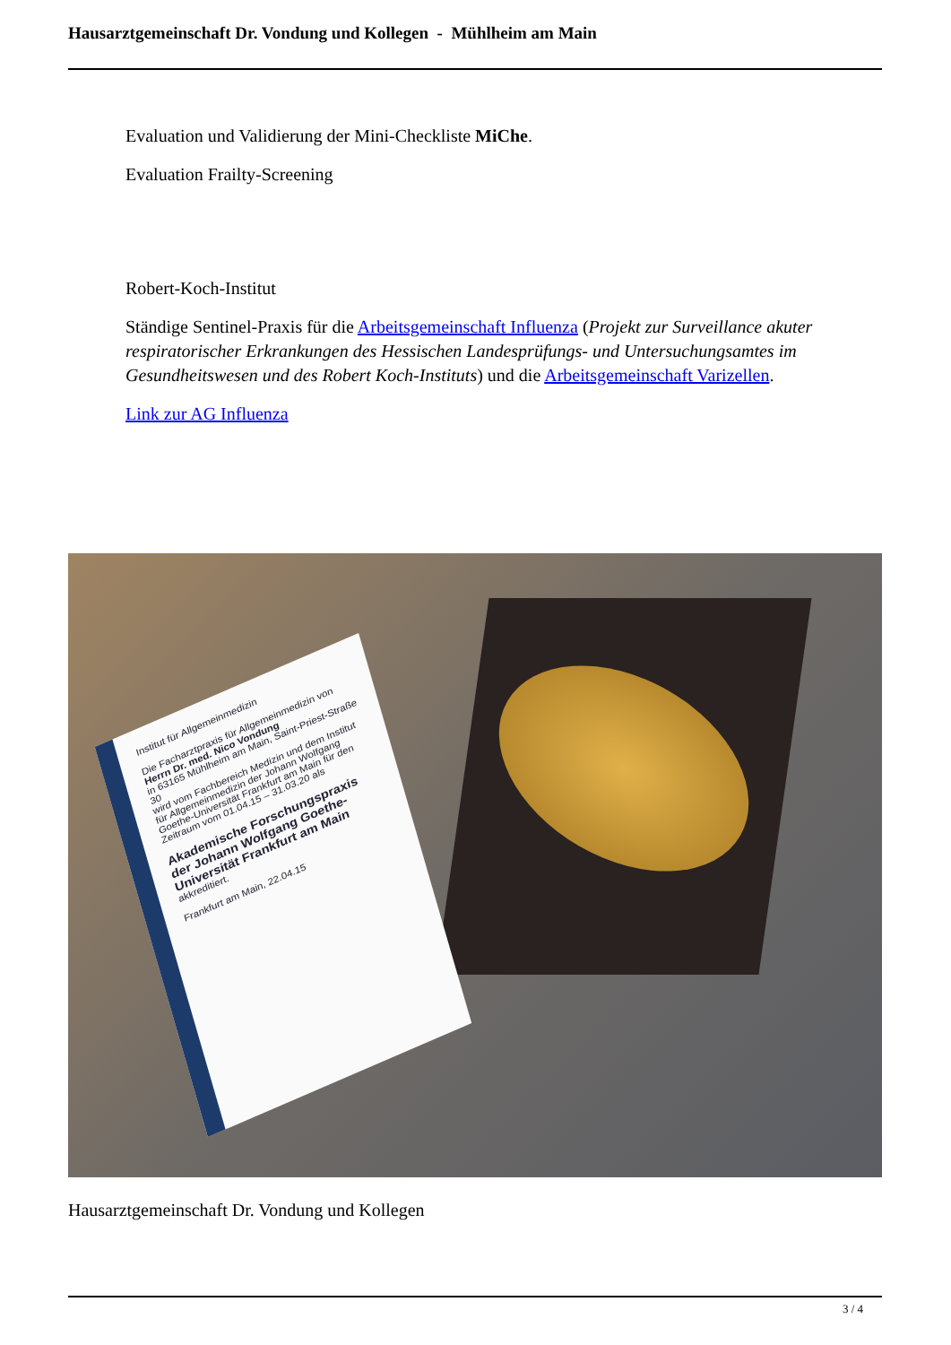Hausarztgemeinschaft Dr. Vondung und Kollegen - Mühlheim am Main
Evaluation und Validierung der Mini-Checkliste MiChe.
Evaluation Frailty-Screening
Robert-Koch-Institut
Ständige Sentinel-Praxis für die Arbeitsgemeinschaft Influenza (Projekt zur Surveillance akuter respiratorischer Erkrankungen des Hessischen Landesprüfungs- und Untersuchungsamtes im Gesundheitswesen und des Robert Koch-Instituts) und die Arbeitsgemeinschaft Varizellen.
Link zur AG Influenza
Institut für Allgemeinmedizin
Die Facharztpraxis für Allgemeinmedizin von
Herrn Dr. med. Nico Vondung
in 63165 Mühlheim am Main, Saint-Priest-Straße 30
wird vom Fachbereich Medizin und dem Institut für Allgemeinmedizin der Johann Wolfgang Goethe-Universität Frankfurt am Main für den Zeitraum vom 01.04.15 – 31.03.20 als
Akademische Forschungspraxis der Johann Wolfgang Goethe-Universität Frankfurt am Main
akkreditiert.
Frankfurt am Main, 22.04.15
Hausarztgemeinschaft Dr. Vondung und Kollegen
3 / 4